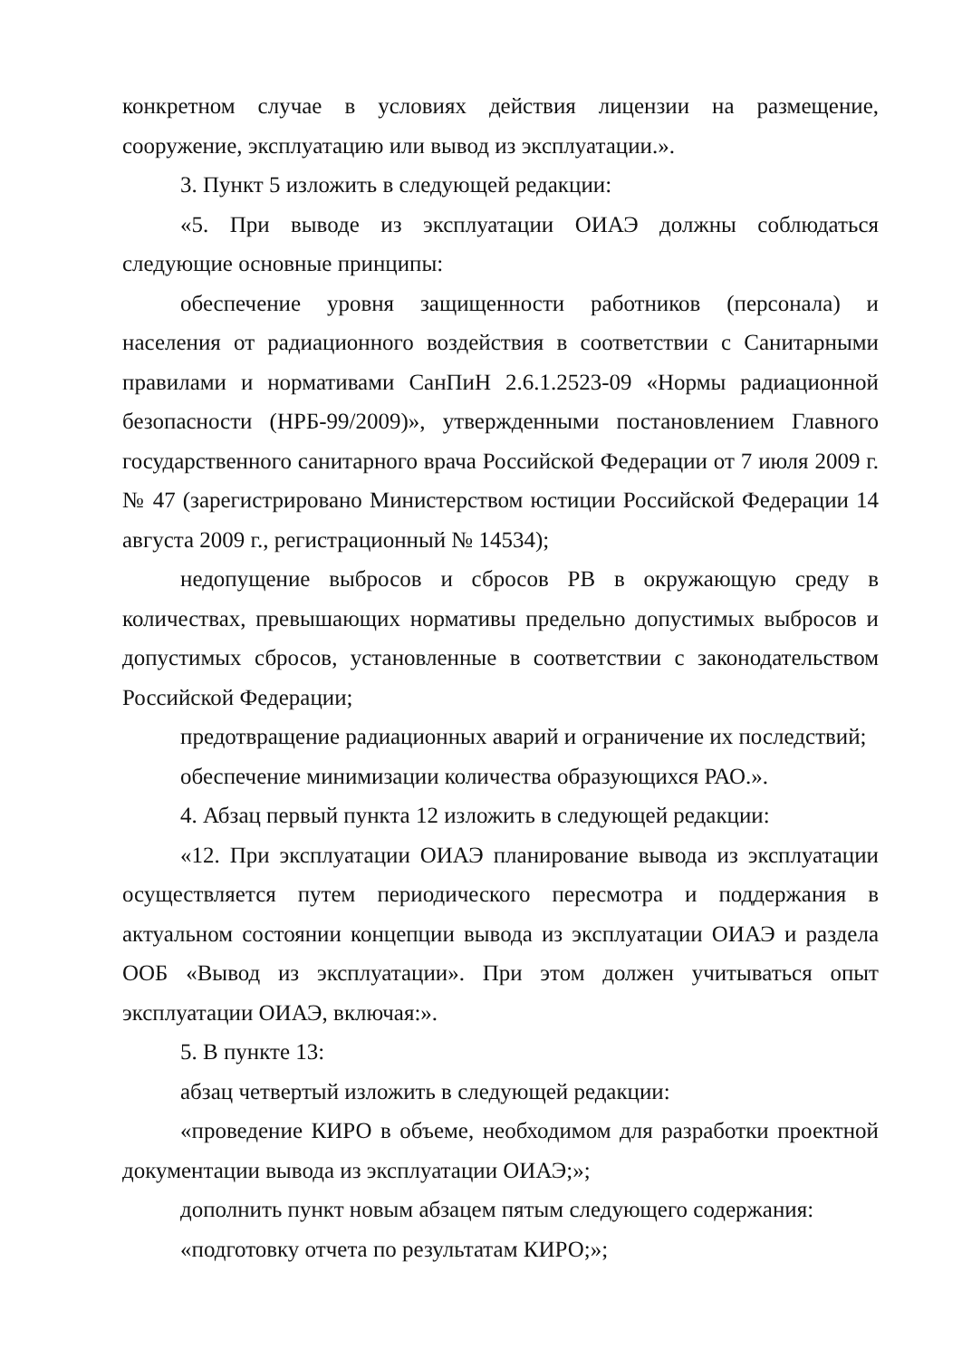конкретном случае в условиях действия лицензии на размещение, сооружение, эксплуатацию или вывод из эксплуатации.».
3. Пункт 5 изложить в следующей редакции:
«5. При выводе из эксплуатации ОИАЭ должны соблюдаться следующие основные принципы:
обеспечение уровня защищенности работников (персонала) и населения от радиационного воздействия в соответствии с Санитарными правилами и нормативами СанПиН 2.6.1.2523-09 «Нормы радиационной безопасности (НРБ-99/2009)», утвержденными постановлением Главного государственного санитарного врача Российской Федерации от 7 июля 2009 г. № 47 (зарегистрировано Министерством юстиции Российской Федерации 14 августа 2009 г., регистрационный № 14534);
недопущение выбросов и сбросов РВ в окружающую среду в количествах, превышающих нормативы предельно допустимых выбросов и допустимых сбросов, установленные в соответствии с законодательством Российской Федерации;
предотвращение радиационных аварий и ограничение их последствий;
обеспечение минимизации количества образующихся РАО.».
4. Абзац первый пункта 12 изложить в следующей редакции:
«12. При эксплуатации ОИАЭ планирование вывода из эксплуатации осуществляется путем периодического пересмотра и поддержания в актуальном состоянии концепции вывода из эксплуатации ОИАЭ и раздела ООБ «Вывод из эксплуатации». При этом должен учитываться опыт эксплуатации ОИАЭ, включая:».
5. В пункте 13:
абзац четвертый изложить в следующей редакции:
«проведение КИРО в объеме, необходимом для разработки проектной документации вывода из эксплуатации ОИАЭ;»;
дополнить пункт новым абзацем пятым следующего содержания:
«подготовку отчета по результатам КИРО;»;